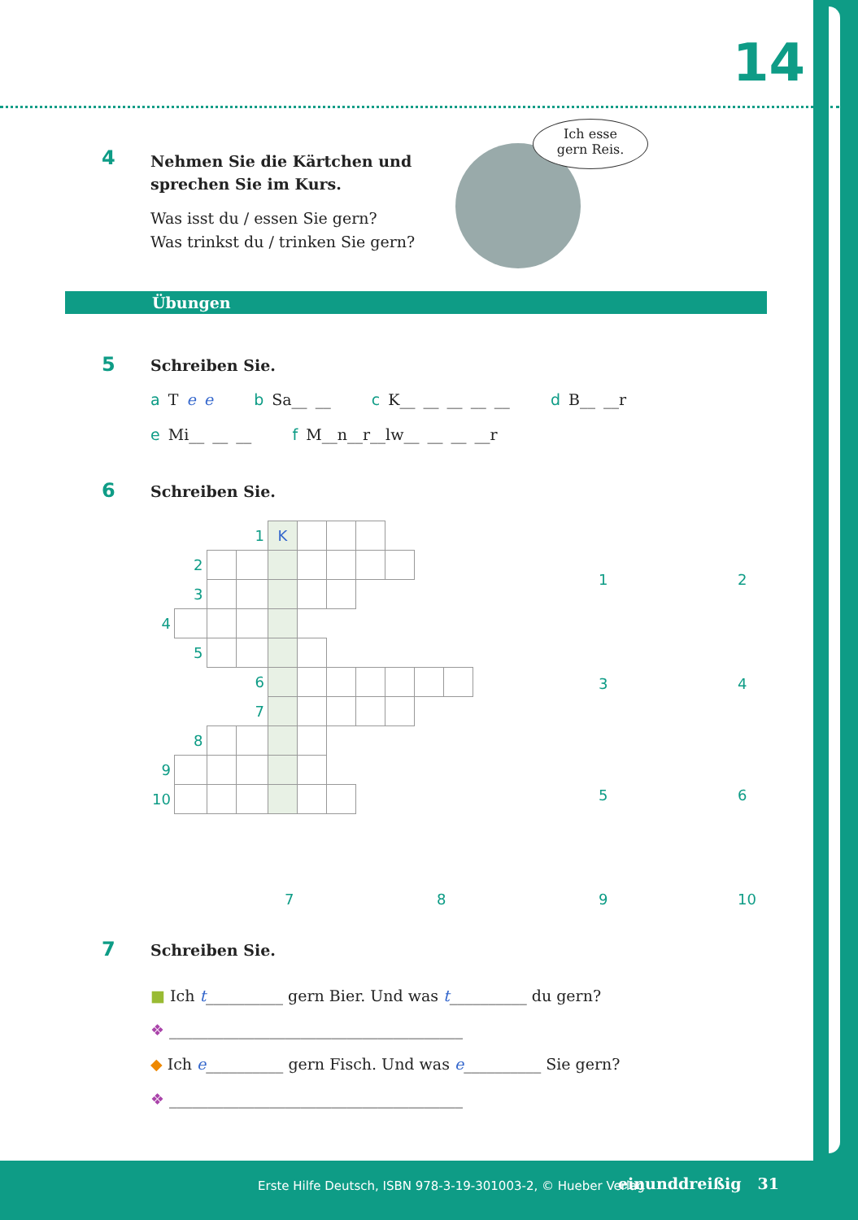14
4
Nehmen Sie die Kärtchen und
sprechen Sie im Kurs.
Was isst du / essen Sie gern?
Was trinkst du / trinken Sie gern?
Ich esse
gern Reis.
Übungen
5 Schreiben Sie.
a T e e b Sa__ __ c K__ __ __ __ __ d B__ __r
e Mi__ __ __ f M__n__r__lw__ __ __ __r
6 Schreiben Sie.
| | | | 1 | K | | | | | | |
| | 2 | | | | | | | | | |
| | 3 | | | | | | | | | |
| 4 | | | | | | | | | | |
| | 5 | | | | | | | | | |
| | | | 6 | | | | | | | |
| | | | 7 | | | | | | | |
| | 8 | | | | | | | | | |
| 9 | | | | | | | | | | |
| 10 | | | | | | | | | | |
1 2
3 4
5 6
7 8 9 10
7 Schreiben Sie.
■ Ich t__________ gern Bier. Und was t__________ du gern?
❖ ______________________________________
◆ Ich e__________ gern Fisch. Und was e__________ Sie gern?
❖ ______________________________________
Erste Hilfe Deutsch, ISBN 978-3-19-301003-2, © Hueber Verlag
einunddreißig 31